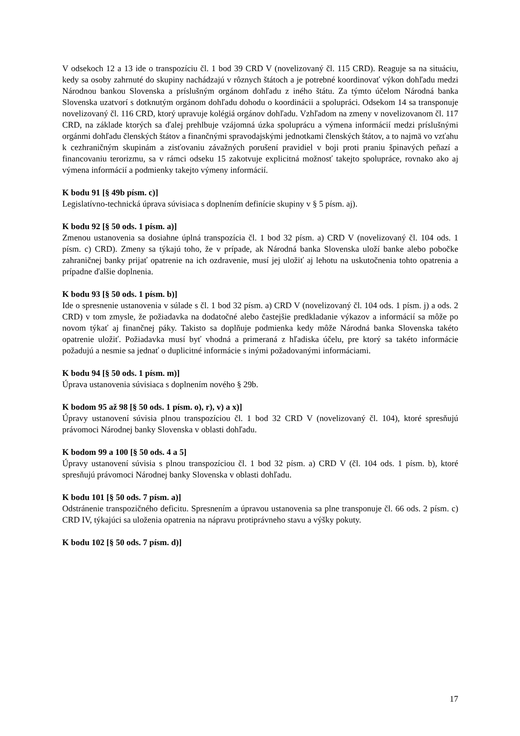V odsekoch 12 a 13 ide o transpozíciu čl. 1 bod 39 CRD V (novelizovaný čl. 115 CRD). Reaguje sa na situáciu, kedy sa osoby zahrnuté do skupiny nachádzajú v rôznych štátoch a je potrebné koordinovať výkon dohľadu medzi Národnou bankou Slovenska a príslušným orgánom dohľadu z iného štátu. Za týmto účelom Národná banka Slovenska uzatvorí s dotknutým orgánom dohľadu dohodu o koordinácii a spolupráci. Odsekom 14 sa transponuje novelizovaný čl. 116 CRD, ktorý upravuje kolégiá orgánov dohľadu. Vzhľadom na zmeny v novelizovanom čl. 117 CRD, na základe ktorých sa ďalej prehlbuje vzájomná úzka spoluprácu a výmena informácií medzi príslušnými orgánmi dohľadu členských štátov a finančnými spravodajskými jednotkami členských štátov, a to najmä vo vzťahu k cezhraničným skupinám a zisťovaniu závažných porušení pravidiel v boji proti praniu špinavých peňazí a financovaniu terorizmu, sa v rámci odseku 15 zakotvuje explicitná možnosť takejto spolupráce, rovnako ako aj výmena informácií a podmienky takejto výmeny informácií.
K bodu 91 [§ 49b písm. c)]
Legislatívno-technická úprava súvisiaca s doplnením definície skupiny v § 5 písm. aj).
K bodu 92 [§ 50 ods. 1 písm. a)]
Zmenou ustanovenia sa dosiahne úplná transpozícia čl. 1 bod 32 písm. a) CRD V (novelizovaný čl. 104 ods. 1 písm. c) CRD). Zmeny sa týkajú toho, že v prípade, ak Národná banka Slovenska uloží banke alebo pobočke zahraničnej banky prijať opatrenie na ich ozdravenie, musí jej uložiť aj lehotu na uskutočnenia tohto opatrenia a prípadne ďalšie doplnenia.
K bodu 93 [§ 50 ods. 1 písm. b)]
Ide o spresnenie ustanovenia v súlade s čl. 1 bod 32 písm. a) CRD V (novelizovaný čl. 104 ods. 1 písm. j) a ods. 2 CRD) v tom zmysle, že požiadavka na dodatočné alebo častejšie predkladanie výkazov a informácií sa môže po novom týkať aj finančnej páky. Takisto sa doplňuje podmienka kedy môže Národná banka Slovenska takéto opatrenie uložiť. Požiadavka musí byť vhodná a primeraná z hľadiska účelu, pre ktorý sa takéto informácie požadujú a nesmie sa jednať o duplicitné informácie s inými požadovanými informáciami.
K bodu 94 [§ 50 ods. 1 písm. m)]
Úprava ustanovenia súvisiaca s doplnením nového § 29b.
K bodom 95 až 98 [§ 50 ods. 1 písm. o), r), v) a x)]
Úpravy ustanovení súvisia plnou transpozíciou čl. 1 bod 32 CRD V (novelizovaný čl. 104), ktoré spresňujú právomoci Národnej banky Slovenska v oblasti dohľadu.
K bodom 99 a 100 [§ 50 ods. 4 a 5]
Úpravy ustanovení súvisia s plnou transpozíciou čl. 1 bod 32 písm. a) CRD V (čl. 104 ods. 1 písm. b), ktoré spresňujú právomoci Národnej banky Slovenska v oblasti dohľadu.
K bodu 101 [§ 50 ods. 7 písm. a)]
Odstránenie transpozičného deficitu. Spresnením a úpravou ustanovenia sa plne transponuje čl. 66 ods. 2 písm. c) CRD IV, týkajúci sa uloženia opatrenia na nápravu protiprávneho stavu a výšky pokuty.
K bodu 102 [§ 50 ods. 7 písm. d)]
17